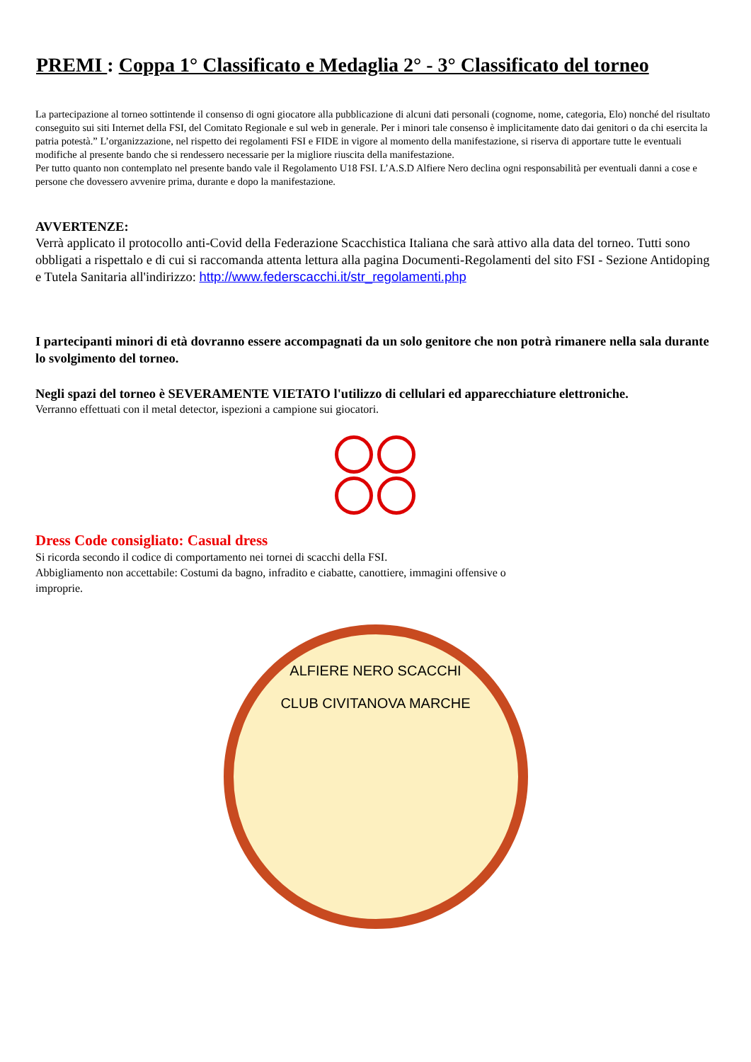PREMI : Coppa 1° Classificato e Medaglia 2° - 3° Classificato del torneo
La partecipazione al torneo sottintende il consenso di ogni giocatore alla pubblicazione di alcuni dati personali (cognome, nome, categoria, Elo) nonché del risultato conseguito sui siti Internet della FSI, del Comitato Regionale e sul web in generale. Per i minori tale consenso è implicitamente dato dai genitori o da chi esercita la patria potestà.” L’organizzazione, nel rispetto dei regolamenti FSI e FIDE in vigore al momento della manifestazione, si riserva di apportare tutte le eventuali modifiche al presente bando che si rendessero necessarie per la migliore riuscita della manifestazione.
Per tutto quanto non contemplato nel presente bando vale il Regolamento U18 FSI. L’A.S.D Alfiere Nero declina ogni responsabilità per eventuali danni a cose e persone che dovessero avvenire prima, durante e dopo la manifestazione.
AVVERTENZE:
Verrà applicato il protocollo anti-Covid della Federazione Scacchistica Italiana che sarà attivo alla data del torneo. Tutti sono obbligati a rispettalo e di cui si raccomanda attenta lettura alla pagina Documenti-Regolamenti del sito FSI - Sezione Antidoping e Tutela Sanitaria all'indirizzo: http://www.federscacchi.it/str_regolamenti.php
I partecipanti minori di età dovranno essere accompagnati da un solo genitore che non potrà rimanere nella sala durante lo svolgimento del torneo.
Negli spazi del torneo è SEVERAMENTE VIETATO l'utilizzo di cellulari ed apparecchiature elettroniche.
Verranno effettuati con il metal detector, ispezioni a campione sui giocatori.
Dress Code consigliato: Casual dress
Si ricorda secondo il codice di comportamento nei tornei di scacchi della FSI.
Abbigliamento non accettabile: Costumi da bagno, infradito e ciabatte, canottiere, immagini offensive o
improprie.
ALFIERE NERO SCACCHI
CLUB CIVITANOVA MARCHE